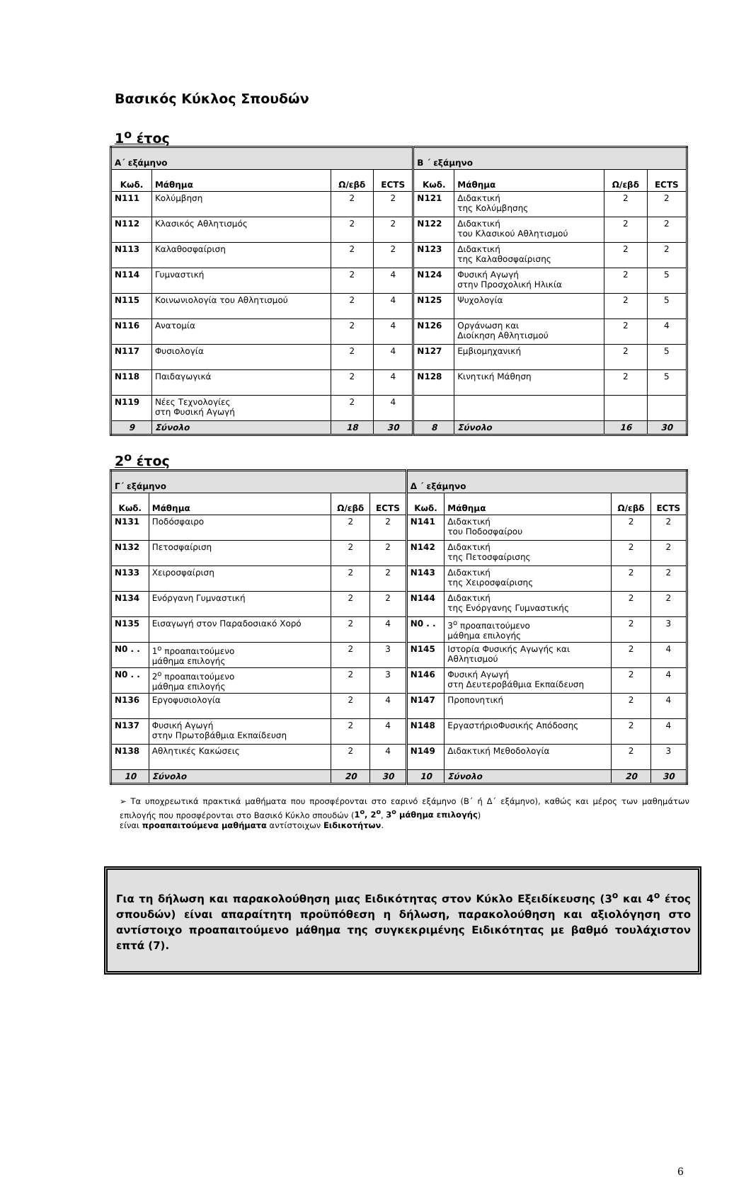Βασικός Κύκλος Σπουδών
1<sup>ο</sup> έτος
| Α΄ εξάμηνο | | | | Β ΄ εξάμηνο | | | |
| --- | --- | --- | --- | --- | --- | --- | --- |
| Κωδ. | Μάθημα | Ω/εβδ | ECTS | Κωδ. | Μάθημα | Ω/εβδ | ECTS |
| N111 | Κολύμβηση | 2 | 2 | N121 | Διδακτική της Κολύμβησης | 2 | 2 |
| N112 | Κλασικός Αθλητισμός | 2 | 2 | N122 | Διδακτική του Κλασικού Αθλητισμού | 2 | 2 |
| N113 | Καλαθοσφαίριση | 2 | 2 | N123 | Διδακτική της Καλαθοσφαίρισης | 2 | 2 |
| N114 | Γυμναστική | 2 | 4 | N124 | Φυσική Αγωγή στην Προσχολική Ηλικία | 2 | 5 |
| N115 | Κοινωνιολογία του Αθλητισμού | 2 | 4 | N125 | Ψυχολογία | 2 | 5 |
| N116 | Ανατομία | 2 | 4 | N126 | Οργάνωση και Διοίκηση Αθλητισμού | 2 | 4 |
| N117 | Φυσιολογία | 2 | 4 | N127 | Εμβιομηχανική | 2 | 5 |
| N118 | Παιδαγωγικά | 2 | 4 | N128 | Κινητική Μάθηση | 2 | 5 |
| N119 | Νέες Τεχνολογίες στη Φυσική Αγωγή | 2 | 4 | | | | |
| 9 | Σύνολο | 18 | 30 | 8 | Σύνολο | 16 | 30 |
2<sup>ο</sup> έτος
| Γ΄ εξάμηνο | | | | Δ ΄ εξάμηνο | | | |
| --- | --- | --- | --- | --- | --- | --- | --- |
| Κωδ. | Μάθημα | Ω/εβδ | ECTS | Κωδ. | Μάθημα | Ω/εβδ | ECTS |
| N131 | Ποδόσφαιρο | 2 | 2 | N141 | Διδακτική του Ποδοσφαίρου | 2 | 2 |
| N132 | Πετοσφαίριση | 2 | 2 | N142 | Διδακτική της Πετοσφαίρισης | 2 | 2 |
| N133 | Χειροσφαίριση | 2 | 2 | N143 | Διδακτική της Χειροσφαίρισης | 2 | 2 |
| N134 | Ενόργανη Γυμναστική | 2 | 2 | N144 | Διδακτική της Ενόργανης Γυμναστικής | 2 | 2 |
| N135 | Εισαγωγή στον Παραδοσιακό Χορό | 2 | 4 | N0 . . | 3<sup>ο</sup> προαπαιτούμενο μάθημα επιλογής | 2 | 3 |
| N0 . . | 1<sup>ο</sup> προαπαιτούμενο μάθημα επιλογής | 2 | 3 | N145 | Ιστορία Φυσικής Αγωγής και Αθλητισμού | 2 | 4 |
| N0 . . | 2<sup>ο</sup> προαπαιτούμενο μάθημα επιλογής | 2 | 3 | N146 | Φυσική Αγωγή στη Δευτεροβάθμια Εκπαίδευση | 2 | 4 |
| N136 | Εργοφυσιολογία | 2 | 4 | N147 | Προπονητική | 2 | 4 |
| N137 | Φυσική Αγωγή στην Πρωτοβάθμια Εκπαίδευση | 2 | 4 | N148 | ΕργαστήριοΦυσικής Απόδοσης | 2 | 4 |
| N138 | Αθλητικές Κακώσεις | 2 | 4 | N149 | Διδακτική Μεθοδολογία | 2 | 3 |
| 10 | Σύνολο | 20 | 30 | 10 | Σύνολο | 20 | 30 |
➢ Τα υποχρεωτικά πρακτικά μαθήματα που προσφέρονται στο εαρινό εξάμηνο (Β΄ ή Δ΄ εξάμηνο), καθώς και μέρος των μαθημάτων επιλογής που προσφέρονται στο Βασικό Κύκλο σπουδών (1<sup>ο</sup>, 2<sup>ο</sup>, 3<sup>ο</sup> μάθημα επιλογής)
είναι προαπαιτούμενα μαθήματα αντίστοιχων Ειδικοτήτων.
Για τη δήλωση και παρακολούθηση μιας Ειδικότητας στον Κύκλο Εξειδίκευσης (3<sup>ο</sup> και 4<sup>ο</sup> έτος σπουδών) είναι απαραίτητη προϋπόθεση η δήλωση, παρακολούθηση και αξιολόγηση στο αντίστοιχο προαπαιτούμενο μάθημα της συγκεκριμένης Ειδικότητας με βαθμό τουλάχιστον επτά (7).
6